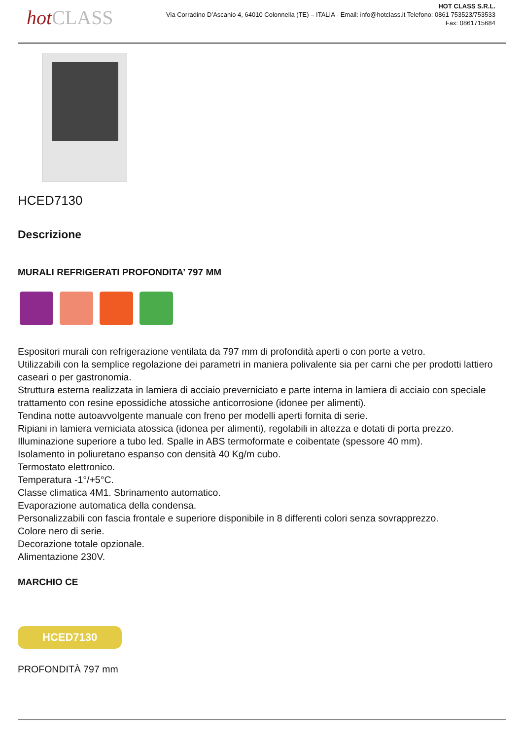hotCLASS
HOT CLASS S.R.L.
Via Corradino D’Ascanio 4, 64010 Colonnella (TE) – ITALIA - Email: info@hotclass.it Telefono: 0861 753523/753533
Fax: 0861715684
HCED7130
Descrizione
MURALI REFRIGERATI PROFONDITA’ 797 MM
Espositori murali con refrigerazione ventilata da 797 mm di profondità aperti o con porte a vetro.
Utilizzabili con la semplice regolazione dei parametri in maniera polivalente sia per carni che per prodotti lattiero caseari o per gastronomia.
Struttura esterna realizzata in lamiera di acciaio preverniciato e parte interna in lamiera di acciaio con speciale trattamento con resine epossidiche atossiche anticorrosione (idonee per alimenti).
Tendina notte autoavvolgente manuale con freno per modelli aperti fornita di serie.
Ripiani in lamiera verniciata atossica (idonea per alimenti), regolabili in altezza e dotati di porta prezzo.
Illuminazione superiore a tubo led. Spalle in ABS termoformate e coibentate (spessore 40 mm).
Isolamento in poliuretano espanso con densità 40 Kg/m cubo.
Termostato elettronico.
Temperatura -1°/+5°C.
Classe climatica 4M1. Sbrinamento automatico.
Evaporazione automatica della condensa.
Personalizzabili con fascia frontale e superiore disponibile in 8 differenti colori senza sovrapprezzo.
Colore nero di serie.
Decorazione totale opzionale.
Alimentazione 230V.
MARCHIO CE
HCED7130
PROFONDITÀ 797 mm